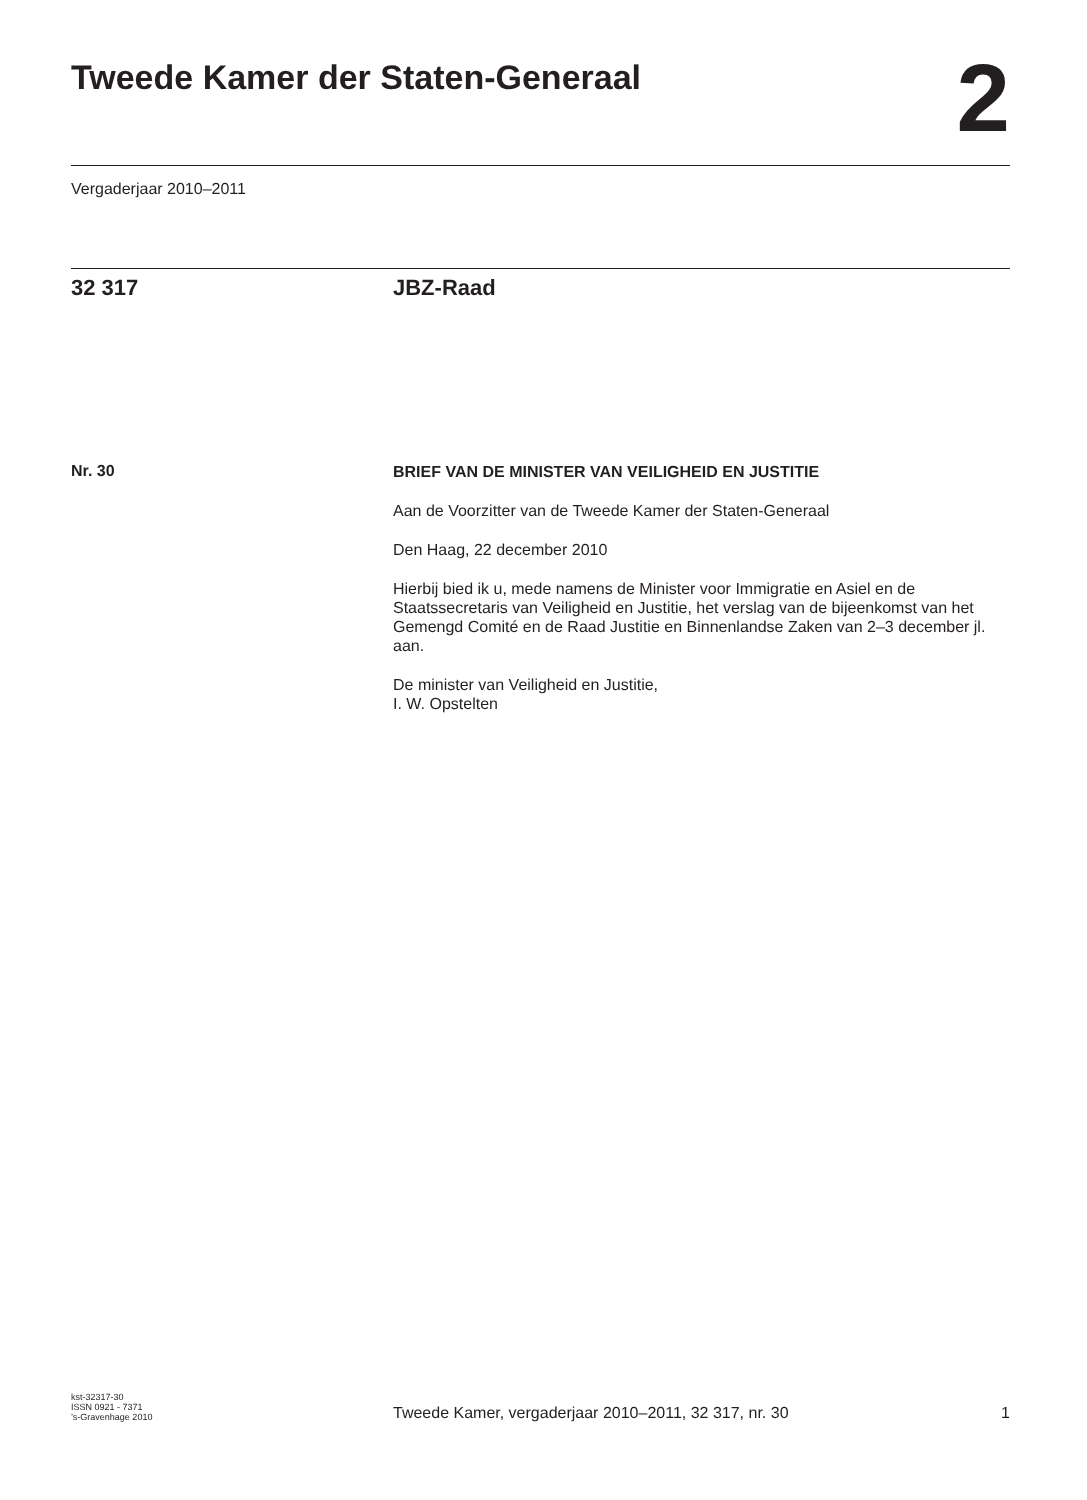Tweede Kamer der Staten-Generaal
2
Vergaderjaar 2010–2011
32 317 JBZ-Raad
Nr. 30
BRIEF VAN DE MINISTER VAN VEILIGHEID EN JUSTITIE
Aan de Voorzitter van de Tweede Kamer der Staten-Generaal
Den Haag, 22 december 2010
Hierbij bied ik u, mede namens de Minister voor Immigratie en Asiel en de Staatssecretaris van Veiligheid en Justitie, het verslag van de bijeenkomst van het Gemengd Comité en de Raad Justitie en Binnenlandse Zaken van 2–3 december jl. aan.
De minister van Veiligheid en Justitie,
I. W. Opstelten
kst-32317-30
ISSN 0921 - 7371
’s-Gravenhage 2010
Tweede Kamer, vergaderjaar 2010–2011, 32 317, nr. 30
1